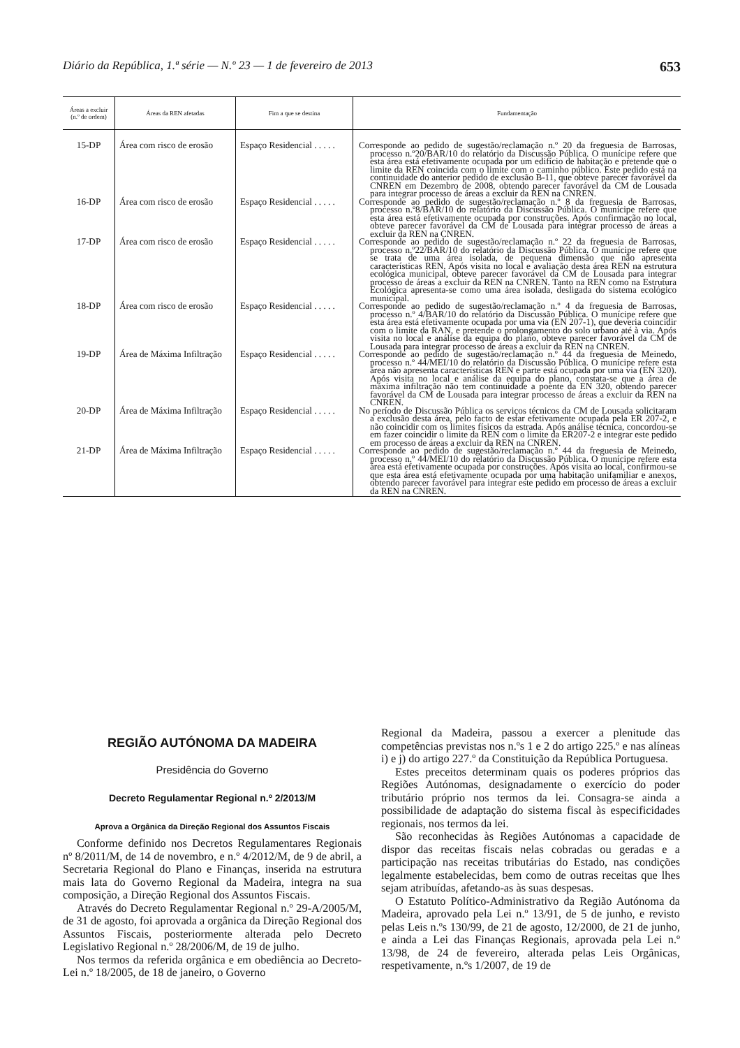Diário da República, 1.ª série — N.º 23 — 1 de fevereiro de 2013 653
| Áreas a excluir (n.º de ordem) | Áreas da REN afetadas | Fim a que se destina | Fundamentação |
| --- | --- | --- | --- |
| 15-DP | Área com risco de erosão | Espaço Residencial . . . . . | Corresponde ao pedido de sugestão/reclamação n.º 20 da freguesia de Barrosas, processo n.º20/BAR/10 do relatório da Discussão Pública. O munícipe refere que esta área está efetivamente ocupada por um edifício de habitação e pretende que o limite da REN coincida com o limite com o caminho público. Este pedido está na continuidade do anterior pedido de exclusão B-11, que obteve parecer favorável da CNREN em Dezembro de 2008, obtendo parecer favorável da CM de Lousada para integrar processo de áreas a excluir da REN na CNREN. |
| 16-DP | Área com risco de erosão | Espaço Residencial . . . . . | Corresponde ao pedido de sugestão/reclamação n.º 8 da freguesia de Barrosas, processo n.º8/BAR/10 do relatório da Discussão Pública. O munícipe refere que esta área está efetivamente ocupada por construções. Após confirmação no local, obteve parecer favorável da CM de Lousada para integrar processo de áreas a excluir da REN na CNREN. |
| 17-DP | Área com risco de erosão | Espaço Residencial . . . . . | Corresponde ao pedido de sugestão/reclamação n.º 22 da freguesia de Barrosas, processo n.º22/BAR/10 do relatório da Discussão Pública. O munícipe refere que se trata de uma área isolada, de pequena dimensão que não apresenta características REN. Após visita no local e avaliação desta área REN na estrutura ecológica municipal, obteve parecer favorável da CM de Lousada para integrar processo de áreas a excluir da REN na CNREN. Tanto na REN como na Estrutura Ecológica apresenta-se como uma área isolada, desligada do sistema ecológico municipal. |
| 18-DP | Área com risco de erosão | Espaço Residencial . . . . . | Corresponde ao pedido de sugestão/reclamação n.º 4 da freguesia de Barrosas, processo n.º 4/BAR/10 do relatório da Discussão Pública. O munícipe refere que esta área está efetivamente ocupada por uma via (EN 207-1), que deveria coincidir com o limite da RAN, e pretende o prolongamento do solo urbano até à via. Após visita no local e análise da equipa do plano, obteve parecer favorável da CM de Lousada para integrar processo de áreas a excluir da REN na CNREN. |
| 19-DP | Área de Máxima Infiltração | Espaço Residencial . . . . . | Corresponde ao pedido de sugestão/reclamação n.º 44 da freguesia de Meinedo, processo n.º 44/MEI/10 do relatório da Discussão Pública. O munícipe refere esta área não apresenta características REN e parte está ocupada por uma via (EN 320). Após visita no local e análise da equipa do plano, constata-se que a área de máxima infiltração não tem continuidade a poente da EN 320, obtendo parecer favorável da CM de Lousada para integrar processo de áreas a excluir da REN na CNREN. |
| 20-DP | Área de Máxima Infiltração | Espaço Residencial . . . . . | No período de Discussão Pública os serviços técnicos da CM de Lousada solicitaram a exclusão desta área, pelo facto de estar efetivamente ocupada pela ER 207-2, e não coincidir com os limites físicos da estrada. Após análise técnica, concordou-se em fazer coincidir o limite da REN com o limite da ER207-2 e integrar este pedido em processo de áreas a excluir da REN na CNREN. |
| 21-DP | Área de Máxima Infiltração | Espaço Residencial . . . . . | Corresponde ao pedido de sugestão/reclamação n.º 44 da freguesia de Meinedo, processo n.º 44/MEI/10 do relatório da Discussão Pública. O munícipe refere esta área está efetivamente ocupada por construções. Após visita ao local, confirmou-se que esta área está efetivamente ocupada por uma habitação unifamiliar e anexos, obtendo parecer favorável para integrar este pedido em processo de áreas a excluir da REN na CNREN. |
REGIÃO AUTÓNOMA DA MADEIRA
Presidência do Governo
Decreto Regulamentar Regional n.º 2/2013/M
Aprova a Orgânica da Direção Regional dos Assuntos Fiscais
Conforme definido nos Decretos Regulamentares Regionais nº 8/2011/M, de 14 de novembro, e n.º 4/2012/M, de 9 de abril, a Secretaria Regional do Plano e Finanças, inserida na estrutura mais lata do Governo Regional da Madeira, integra na sua composição, a Direção Regional dos Assuntos Fiscais.
Através do Decreto Regulamentar Regional n.º 29-A/2005/M, de 31 de agosto, foi aprovada a orgânica da Direção Regional dos Assuntos Fiscais, posteriormente alterada pelo Decreto Legislativo Regional n.º 28/2006/M, de 19 de julho.
Nos termos da referida orgânica e em obediência ao Decreto-Lei n.º 18/2005, de 18 de janeiro, o Governo
Regional da Madeira, passou a exercer a plenitude das competências previstas nos n.ºs 1 e 2 do artigo 225.º e nas alíneas i) e j) do artigo 227.º da Constituição da República Portuguesa.
Estes preceitos determinam quais os poderes próprios das Regiões Autónomas, designadamente o exercício do poder tributário próprio nos termos da lei. Consagra-se ainda a possibilidade de adaptação do sistema fiscal às especificidades regionais, nos termos da lei.
São reconhecidas às Regiões Autónomas a capacidade de dispor das receitas fiscais nelas cobradas ou geradas e a participação nas receitas tributárias do Estado, nas condições legalmente estabelecidas, bem como de outras receitas que lhes sejam atribuídas, afetando-as às suas despesas.
O Estatuto Político-Administrativo da Região Autónoma da Madeira, aprovado pela Lei n.º 13/91, de 5 de junho, e revisto pelas Leis n.ºs 130/99, de 21 de agosto, 12/2000, de 21 de junho, e ainda a Lei das Finanças Regionais, aprovada pela Lei n.º 13/98, de 24 de fevereiro, alterada pelas Leis Orgânicas, respetivamente, n.ºs 1/2007, de 19 de